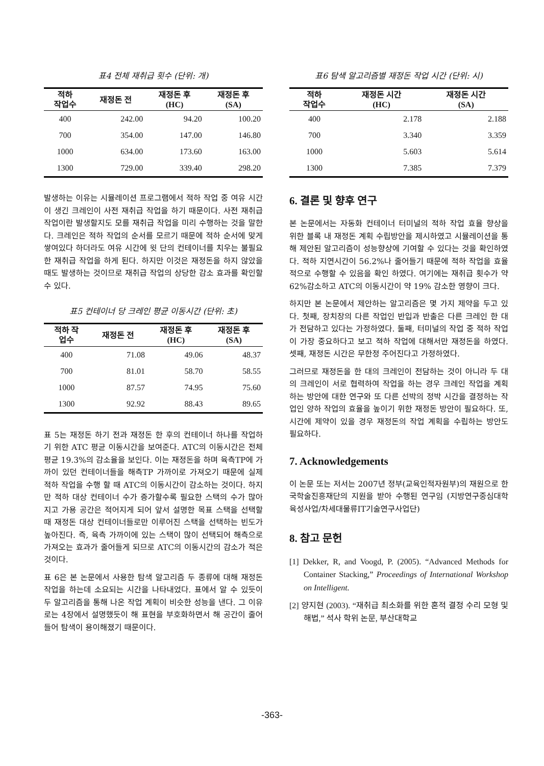표4 전체 재취급 횟수 (단위: 개)
| 적하 작업수 | 재정돈 전 | 재정돈 후 (HC) | 재정돈 후 (SA) |
| --- | --- | --- | --- |
| 400 | 242.00 | 94.20 | 100.20 |
| 700 | 354.00 | 147.00 | 146.80 |
| 1000 | 634.00 | 173.60 | 163.00 |
| 1300 | 729.00 | 339.40 | 298.20 |
발생하는 이유는 시뮬레이션 프로그램에서 적하 작업 중 여유 시간이 생긴 크레인이 사전 재취급 작업을 하기 때문이다. 사전 재취급 작업이란 발생할지도 모를 재취급 작업을 미리 수행하는 것을 말한다. 크레인은 적하 작업의 순서를 모르기 때문에 적하 순서에 맞게 쌓여있다 하더라도 여유 시간에 윗 단의 컨테이너를 치우는 불필요한 재취급 작업을 하게 된다. 하지만 이것은 재정돈을 하지 않았을 때도 발생하는 것이므로 재취급 작업의 상당한 감소 효과를 확인할 수 있다.
표5 컨테이너 당 크레인 평균 이동시간 (단위: 초)
| 적하 작 업수 | 재정돈 전 | 재정돈 후 (HC) | 재정돈 후 (SA) |
| --- | --- | --- | --- |
| 400 | 71.08 | 49.06 | 48.37 |
| 700 | 81.01 | 58.70 | 58.55 |
| 1000 | 87.57 | 74.95 | 75.60 |
| 1300 | 92.92 | 88.43 | 89.65 |
표 5는 재정돈 하기 전과 재정돈 한 후의 컨테이너 하나를 작업하기 위한 ATC 평균 이동시간을 보여준다. ATC의 이동시간은 전체 평균 19.3%의 감소율을 보인다. 이는 재정돈을 하며 육측TP에 가까이 있던 컨테이너들을 해측TP 가까이로 가져오기 때문에 실제 적하 작업을 수행 할 때 ATC의 이동시간이 감소하는 것이다. 하지만 적하 대상 컨테이너 수가 증가할수록 필요한 스택의 수가 많아지고 가용 공간은 적어지게 되어 앞서 설명한 목표 스택을 선택할 때 재정돈 대상 컨테이너들로만 이루어진 스택을 선택하는 빈도가 높아진다. 즉, 육측 가까이에 있는 스택이 많이 선택되어 해측으로 가져오는 효과가 줄어들게 되므로 ATC의 이동시간의 감소가 적은 것이다.
표 6은 본 논문에서 사용한 탐색 알고리즘 두 종류에 대해 재정돈 작업을 하는데 소요되는 시간을 나타내었다. 표에서 알 수 있듯이 두 알고리즘을 통해 나온 작업 계획이 비슷한 성능을 낸다. 그 이유로는 4장에서 설명했듯이 해 표현을 부호화하면서 해 공간이 줄어들어 탐색이 용이해졌기 때문이다.
표6 탐색 알고리즘별 재정돈 작업 시간 (단위: 시)
| 적하 작업수 | 재정돈 시간 (HC) | 재정돈 시간 (SA) |
| --- | --- | --- |
| 400 | 2.178 | 2.188 |
| 700 | 3.340 | 3.359 |
| 1000 | 5.603 | 5.614 |
| 1300 | 7.385 | 7.379 |
6. 결론 및 향후 연구
본 논문에서는 자동화 컨테이너 터미널의 적하 작업 효율 향상을 위한 블록 내 재정돈 계획 수립방안을 제시하였고 시뮬레이션을 통해 제안된 알고리즘이 성능향상에 기여할 수 있다는 것을 확인하였다. 적하 지연시간이 56.2%나 줄어들기 때문에 적하 작업을 효율적으로 수행할 수 있음을 확인 하였다. 여기에는 재취급 횟수가 약 62%감소하고 ATC의 이동시간이 약 19% 감소한 영향이 크다.
하지만 본 논문에서 제안하는 알고리즘은 몇 가지 제약을 두고 있다. 첫째, 장치장의 다른 작업인 반입과 반출은 다른 크레인 한 대가 전담하고 있다는 가정하였다. 둘째, 터미널의 작업 중 적하 작업이 가장 중요하다고 보고 적하 작업에 대해서만 재정돈을 하였다. 셋째, 재정돈 시간은 무한정 주어진다고 가정하였다.
그러므로 재정돈을 한 대의 크레인이 전담하는 것이 아니라 두 대의 크레인이 서로 협력하여 작업을 하는 경우 크레인 작업을 계획하는 방안에 대한 연구와 또 다른 선박의 정박 시간을 결정하는 작업인 양하 작업의 효율을 높이기 위한 재정돈 방안이 필요하다. 또, 시간에 제약이 있을 경우 재정돈의 작업 계획을 수립하는 방안도 필요하다.
7. Acknowledgements
이 논문 또는 저서는 2007년 정부(교육인적자원부)의 재원으로 한국학술진흥재단의 지원을 받아 수행된 연구임 (지방연구중심대학육성사업/차세대물류IT기술연구사업단)
8. 참고 문헌
[1] Dekker, R, and Voogd, P. (2005). “Advanced Methods for Container Stacking,” Proceedings of International Workshop on Intelligent.
[2] 양지현 (2003). “재취급 최소화를 위한 혼적 결정 수리 모형 및 해법,” 석사 학위 논문, 부산대학교
-363-